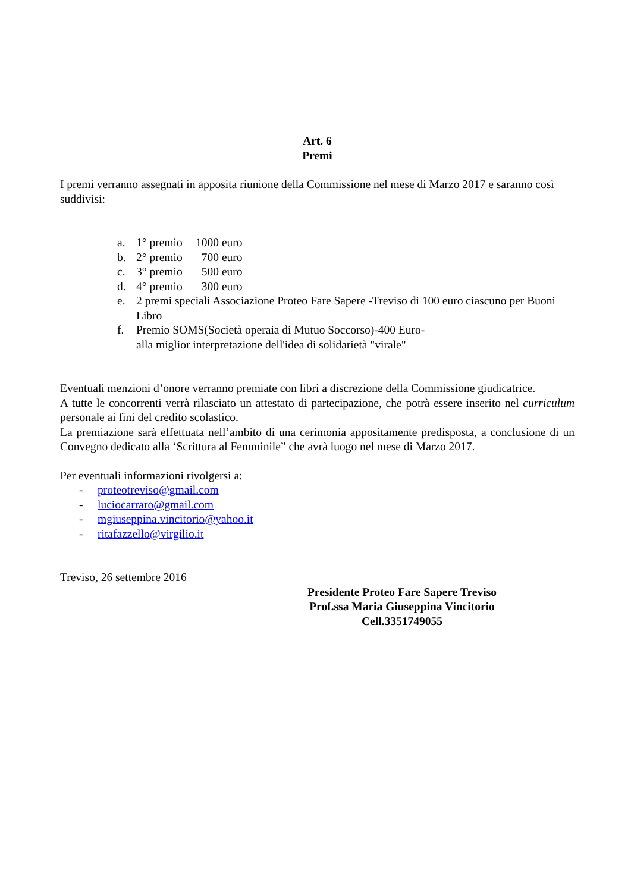Art. 6
Premi
I premi verranno assegnati in apposita riunione della Commissione nel mese di Marzo 2017 e saranno così suddivisi:
a. 1° premio 1000 euro
b. 2° premio 700 euro
c. 3° premio 500 euro
d. 4° premio 300 euro
e. 2 premi speciali Associazione Proteo Fare Sapere -Treviso di 100 euro ciascuno per Buoni Libro
f. Premio SOMS(Società operaia di Mutuo Soccorso)-400 Euro-
alla miglior interpretazione dell'idea di solidarietà "virale"
Eventuali menzioni d’onore verranno premiate con libri a discrezione della Commissione giudicatrice.
A tutte le concorrenti verrà rilasciato un attestato di partecipazione, che potrà essere inserito nel curriculum personale ai fini del credito scolastico.
La premiazione sarà effettuata nell’ambito di una cerimonia appositamente predisposta, a conclusione di un Convegno dedicato alla ‘Scrittura al Femminile” che avrà luogo nel mese di Marzo 2017.
Per eventuali informazioni rivolgersi a:
- proteotreviso@gmail.com
- luciocarraro@gmail.com
- mgiuseppina.vincitorio@yahoo.it
- ritafazzello@virgilio.it
Treviso, 26 settembre 2016
Presidente Proteo Fare Sapere Treviso
Prof.ssa Maria Giuseppina Vincitorio
Cell.3351749055